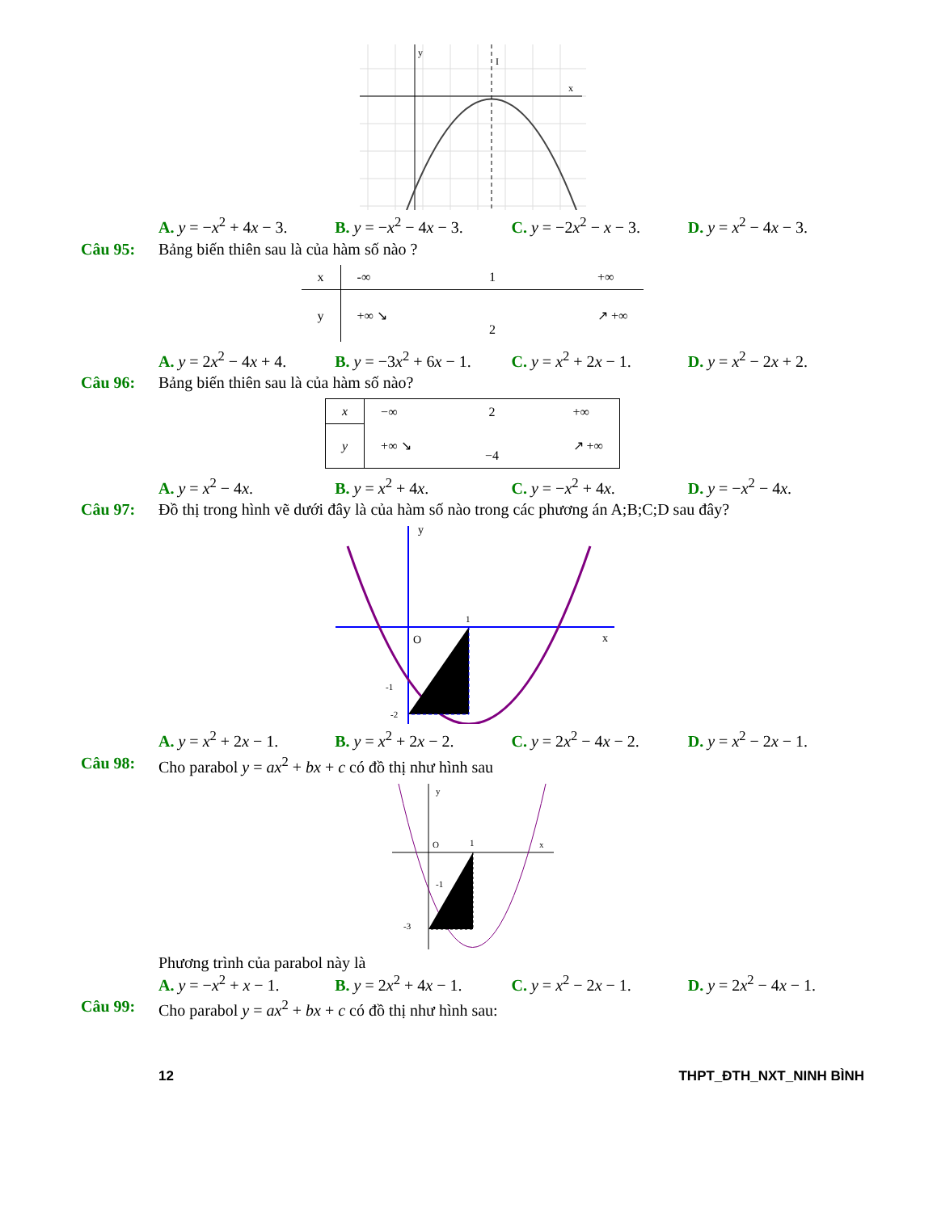y
x
I
A. y = −x<sup>2</sup> + 4x − 3.
B. y = −x<sup>2</sup> − 4x − 3.
C. y = −2x<sup>2</sup> − x − 3.
D. y = x<sup>2</sup> − 4x − 3.
Câu 95: Bảng biến thiên sau là của hàm số nào ?
| x | -∞ | 1 | +∞ |
| y | +∞ ↘ | 2 | ↗ +∞ |
A. y = 2x<sup>2</sup> − 4x + 4.
B. y = −3x<sup>2</sup> + 6x − 1.
C. y = x<sup>2</sup> + 2x − 1.
D. y = x<sup>2</sup> − 2x + 2.
Câu 96: Bảng biến thiên sau là của hàm số nào?
| x | −∞ | 2 | +∞ |
| y | +∞ ↘ | −4 | ↗ +∞ |
A. y = x<sup>2</sup> − 4x. B. y = x<sup>2</sup> + 4x. C. y = −x<sup>2</sup> + 4x. D. y = −x<sup>2</sup> − 4x.
Câu 97: Đồ thị trong hình vẽ dưới đây là của hàm số nào trong các phương án A;B;C;D sau đây?
y
x
O
1
-1
-2
A. y = x<sup>2</sup> + 2x − 1.
B. y = x<sup>2</sup> + 2x − 2.
C. y = 2x<sup>2</sup> − 4x − 2.
D. y = x<sup>2</sup> − 2x − 1.
Câu 98: Cho parabol y = ax<sup>2</sup> + bx + c có đồ thị như hình sau
y
x
O
1
-1
-3
Phương trình của parabol này là
A. y = −x<sup>2</sup> + x − 1.
B. y = 2x<sup>2</sup> + 4x − 1.
C. y = x<sup>2</sup> − 2x − 1.
D. y = 2x<sup>2</sup> − 4x − 1.
Câu 99: Cho parabol y = ax<sup>2</sup> + bx + c có đồ thị như hình sau:
12 THPT_ĐTH_NXT_NINH BÌNH